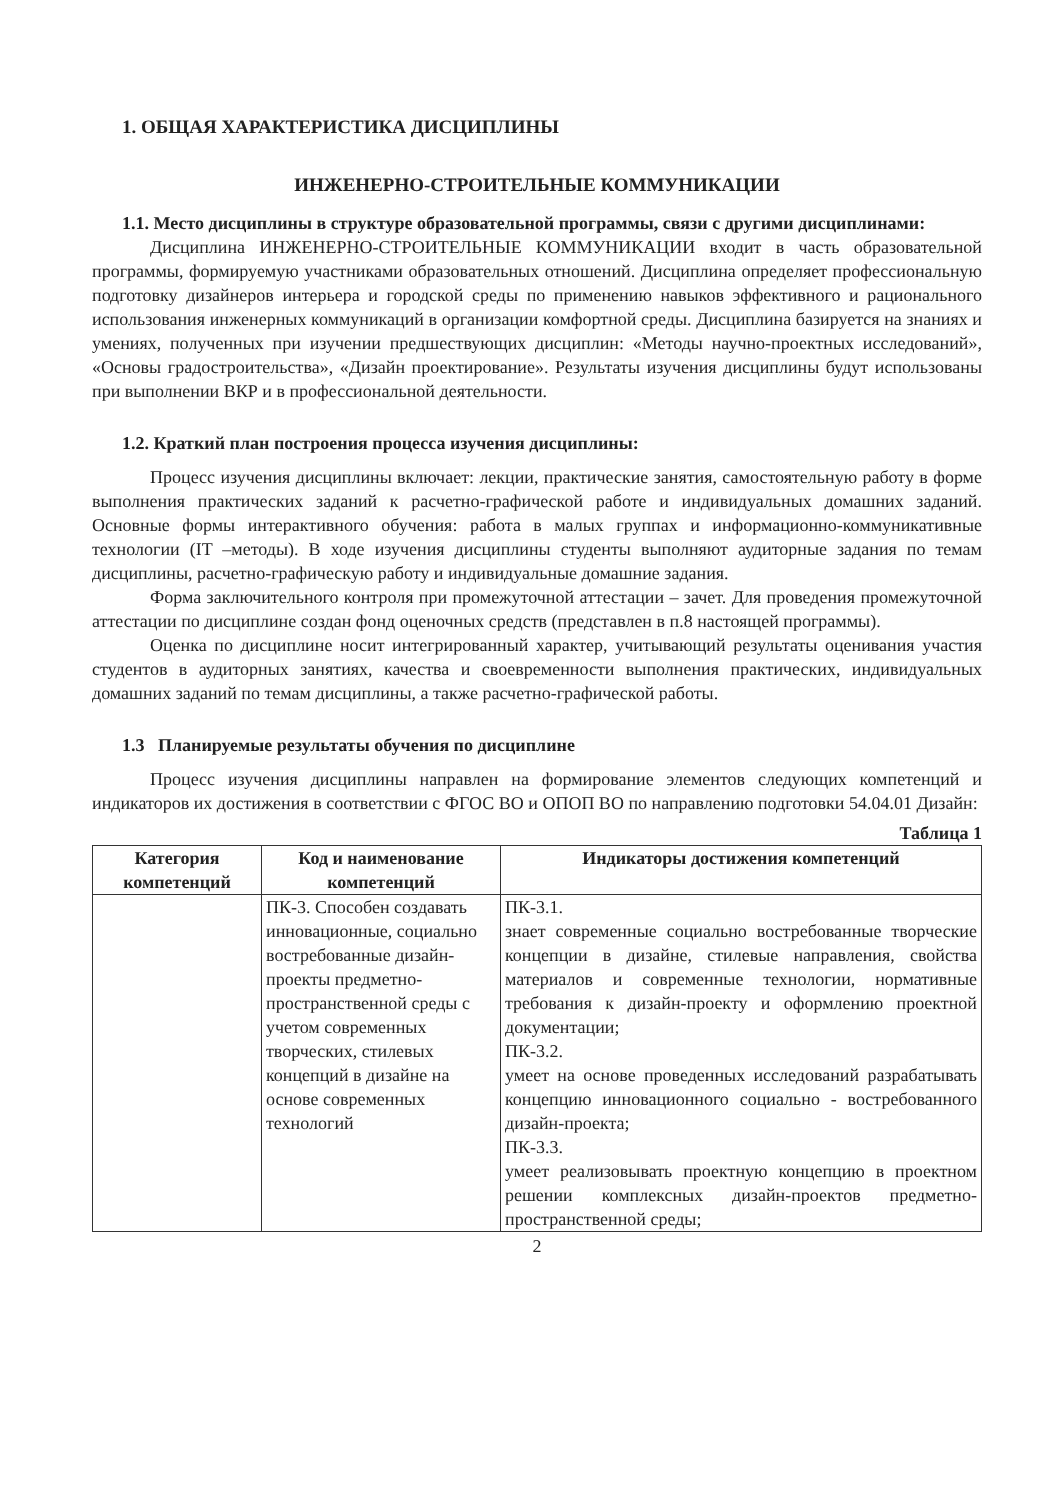1. ОБЩАЯ ХАРАКТЕРИСТИКА ДИСЦИПЛИНЫ
ИНЖЕНЕРНО-СТРОИТЕЛЬНЫЕ КОММУНИКАЦИИ
1.1. Место дисциплины в структуре образовательной программы, связи с другими дисциплинами:
Дисциплина ИНЖЕНЕРНО-СТРОИТЕЛЬНЫЕ КОММУНИКАЦИИ входит в часть образовательной программы, формируемую участниками образовательных отношений. Дисциплина определяет профессиональную подготовку дизайнеров интерьера и городской среды по применению навыков эффективного и рационального использования инженерных коммуникаций в организации комфортной среды. Дисциплина базируется на знаниях и умениях, полученных при изучении предшествующих дисциплин: «Методы научно-проектных исследований», «Основы градостроительства», «Дизайн проектирование». Результаты изучения дисциплины будут использованы при выполнении ВКР и в профессиональной деятельности.
1.2. Краткий план построения процесса изучения дисциплины:
Процесс изучения дисциплины включает: лекции, практические занятия, самостоятельную работу в форме выполнения практических заданий к расчетно-графической работе и индивидуальных домашних заданий. Основные формы интерактивного обучения: работа в малых группах и информационно-коммуникативные технологии (IT –методы). В ходе изучения дисциплины студенты выполняют аудиторные задания по темам дисциплины, расчетно-графическую работу и индивидуальные домашние задания.
Форма заключительного контроля при промежуточной аттестации – зачет. Для проведения промежуточной аттестации по дисциплине создан фонд оценочных средств (представлен в п.8 настоящей программы).
Оценка по дисциплине носит интегрированный характер, учитывающий результаты оценивания участия студентов в аудиторных занятиях, качества и своевременности выполнения практических, индивидуальных домашних заданий по темам дисциплины, а также расчетно-графической работы.
1.3 Планируемые результаты обучения по дисциплине
Процесс изучения дисциплины направлен на формирование элементов следующих компетенций и индикаторов их достижения в соответствии с ФГОС ВО и ОПОП ВО по направлению подготовки 54.04.01 Дизайн:
Таблица 1
| Категория компетенций | Код и наименование компетенций | Индикаторы достижения компетенций |
| --- | --- | --- |
| | ПК-3. Способен создавать инновационные, социально востребованные дизайн-проекты предметно-пространственной среды с учетом современных творческих, стилевых концепций в дизайне на основе современных технологий | ПК-3.1. знает современные социально востребованные творческие концепции в дизайне, стилевые направления, свойства материалов и современные технологии, нормативные требования к дизайн-проекту и оформлению проектной документации; ПК-3.2. умеет на основе проведенных исследований разрабатывать концепцию инновационного социально - востребованного дизайн-проекта; ПК-3.3. умеет реализовывать проектную концепцию в проектном решении комплексных дизайн-проектов предметно-пространственной среды; |
2